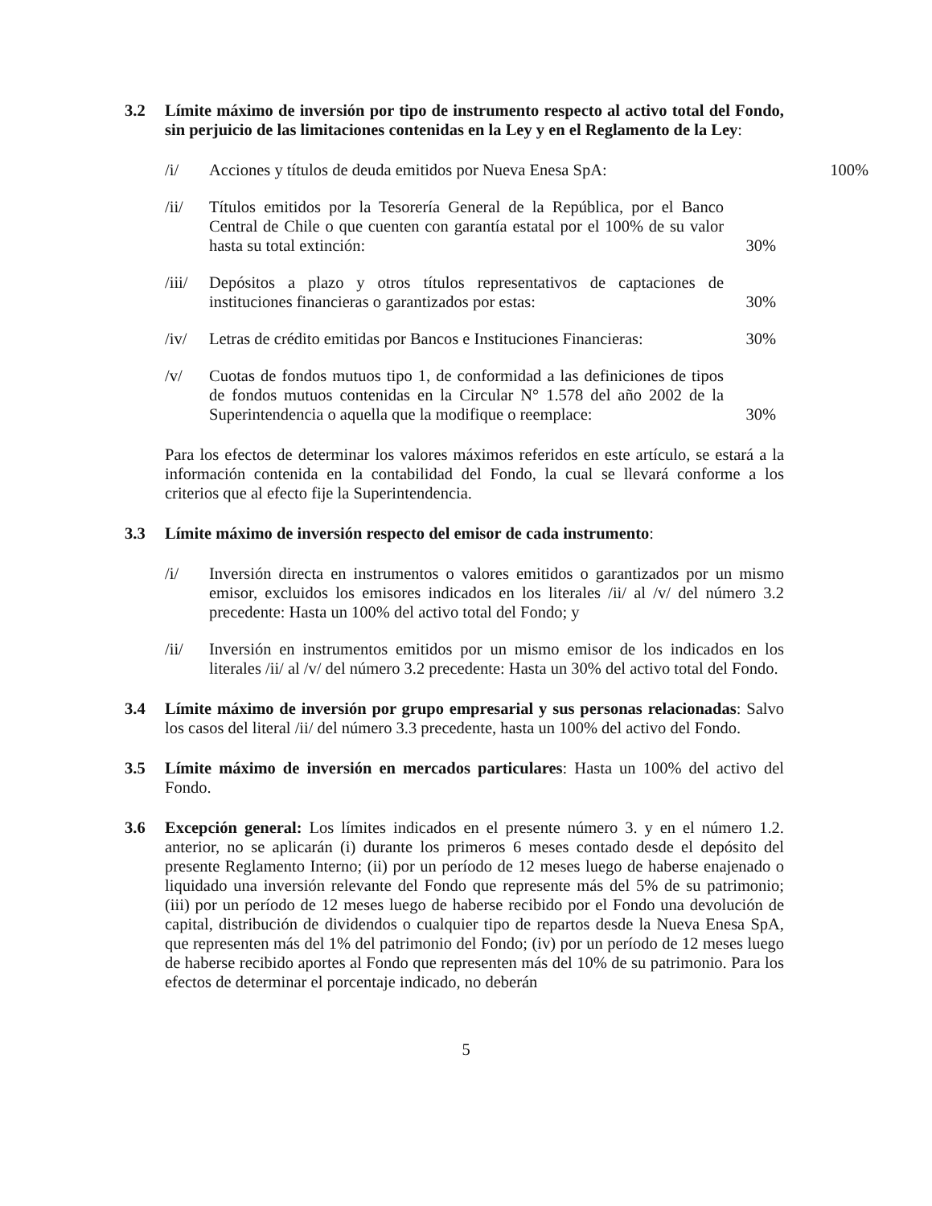3.2 Límite máximo de inversión por tipo de instrumento respecto al activo total del Fondo, sin perjuicio de las limitaciones contenidas en la Ley y en el Reglamento de la Ley:
/i/ Acciones y títulos de deuda emitidos por Nueva Enesa SpA:
100%
/ii/ Títulos emitidos por la Tesorería General de la República, por el Banco Central de Chile o que cuenten con garantía estatal por el 100% de su valor hasta su total extinción:
30%
/iii/
Depósitos a plazo y otros títulos representativos de captaciones de instituciones financieras o garantizados por estas:
30%
/iv/ Letras de crédito emitidas por Bancos e Instituciones Financieras:
30%
/v/ Cuotas de fondos mutuos tipo 1, de conformidad a las definiciones de tipos de fondos mutuos contenidas en la Circular N° 1.578 del año 2002 de la Superintendencia o aquella que la modifique o reemplace:
30%
Para los efectos de determinar los valores máximos referidos en este artículo, se estará a la información contenida en la contabilidad del Fondo, la cual se llevará conforme a los criterios que al efecto fije la Superintendencia.
3.3 Límite máximo de inversión respecto del emisor de cada instrumento:
/i/ Inversión directa en instrumentos o valores emitidos o garantizados por un mismo emisor, excluidos los emisores indicados en los literales /ii/ al /v/ del número 3.2 precedente: Hasta un 100% del activo total del Fondo; y
/ii/ Inversión en instrumentos emitidos por un mismo emisor de los indicados en los literales /ii/ al /v/ del número 3.2 precedente: Hasta un 30% del activo total del Fondo.
3.4 Límite máximo de inversión por grupo empresarial y sus personas relacionadas: Salvo los casos del literal /ii/ del número 3.3 precedente, hasta un 100% del activo del Fondo.
3.5 Límite máximo de inversión en mercados particulares: Hasta un 100% del activo del Fondo.
3.6 Excepción general: Los límites indicados en el presente número 3. y en el número 1.2. anterior, no se aplicarán (i) durante los primeros 6 meses contado desde el depósito del presente Reglamento Interno; (ii) por un período de 12 meses luego de haberse enajenado o liquidado una inversión relevante del Fondo que represente más del 5% de su patrimonio; (iii) por un período de 12 meses luego de haberse recibido por el Fondo una devolución de capital, distribución de dividendos o cualquier tipo de repartos desde la Nueva Enesa SpA, que representen más del 1% del patrimonio del Fondo; (iv) por un período de 12 meses luego de haberse recibido aportes al Fondo que representen más del 10% de su patrimonio. Para los efectos de determinar el porcentaje indicado, no deberán
5